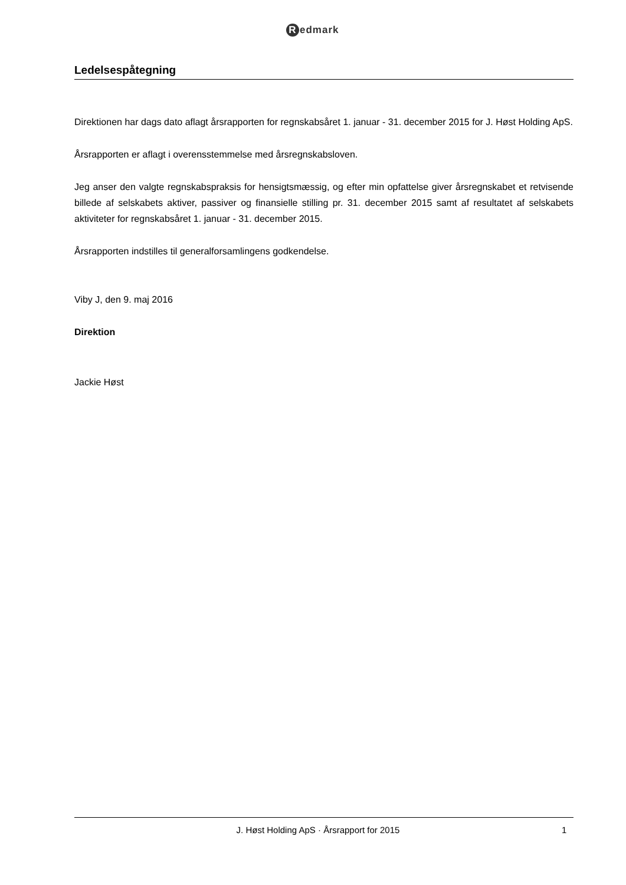Redmark
Ledelsespåtegning
Direktionen har dags dato aflagt årsrapporten for regnskabsåret 1. januar - 31. december 2015 for J. Høst Holding ApS.
Årsrapporten er aflagt i overensstemmelse med årsregnskabsloven.
Jeg anser den valgte regnskabspraksis for hensigtsmæssig, og efter min opfattelse giver årsregnskabet et retvisende billede af selskabets aktiver, passiver og finansielle stilling pr. 31. december 2015 samt af resultatet af selskabets aktiviteter for regnskabsåret 1. januar - 31. december 2015.
Årsrapporten indstilles til generalforsamlingens godkendelse.
Viby J, den 9. maj 2016
Direktion
Jackie Høst
J. Høst Holding ApS · Årsrapport for 2015
1